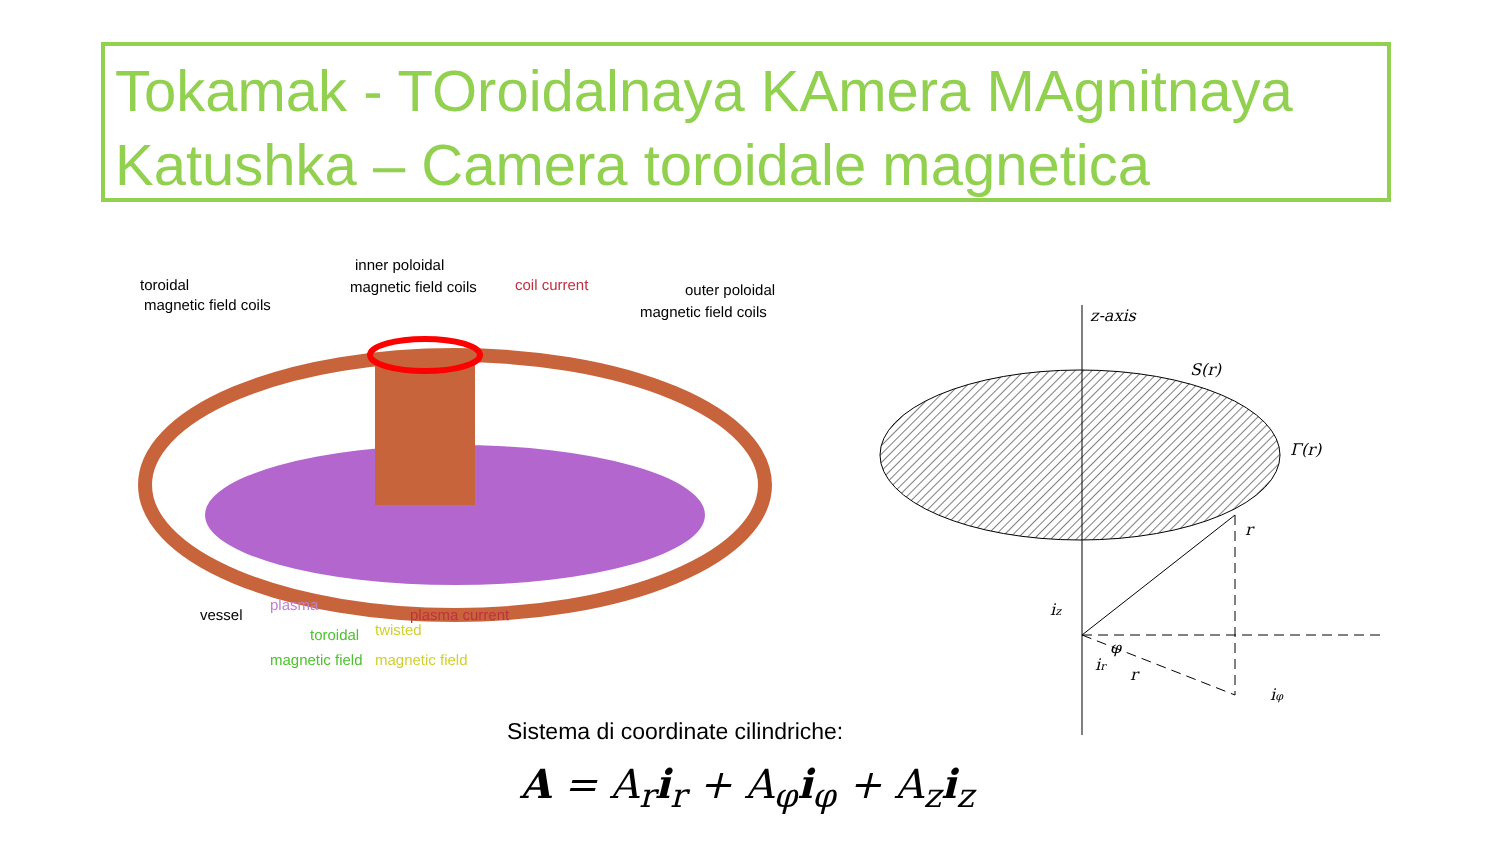Tokamak - TOroidalnaya KAmera MAgnitnaya Katushka – Camera toroidale magnetica
toroidal
magnetic field coils
inner poloidal
magnetic field coils
coil current
outer poloidal
magnetic field coils
vessel
plasma
plasma current
toroidal
magnetic field
twisted
magnetic field
z-axis
S(r)
Γ(r)
r
iz
ir
r
φ
iφ
Sistema di coordinate cilindriche:
A = A<sub>r</sub>i<sub>r</sub> + A<sub>φ</sub>i<sub>φ</sub> + A<sub>z</sub>i<sub>z</sub>